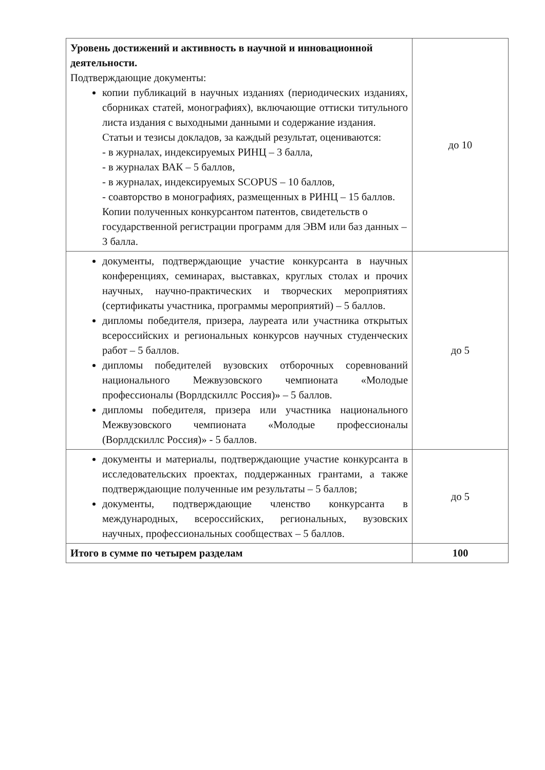| Уровень достижений и активность в научной и инновационной деятельности. Подтверждающие документы: копии публикаций в научных изданиях (периодических изданиях, сборниках статей, монографиях), включающие оттиски титульного листа издания с выходными данными и содержание издания. Статьи и тезисы докладов, за каждый результат, оцениваются: - в журналах, индексируемых РИНЦ – 3 балла, - в журналах ВАК – 5 баллов, - в журналах, индексируемых SCOPUS – 10 баллов, - соавторство в монографиях, размещенных в РИНЦ – 15 баллов. Копии полученных конкурсантом патентов, свидетельств о государственной регистрации программ для ЭВМ или баз данных – 3 балла. | до 10 |
| документы, подтверждающие участие конкурсанта в научных конференциях, семинарах, выставках, круглых столах и прочих научных, научно-практических и творческих мероприятиях (сертификаты участника, программы мероприятий) – 5 баллов. дипломы победителя, призера, лауреата или участника открытых всероссийских и региональных конкурсов научных студенческих работ – 5 баллов. дипломы победителей вузовских отборочных соревнований национального Межвузовского чемпионата «Молодые профессионалы (Ворлдскиллс Россия)» – 5 баллов. дипломы победителя, призера или участника национального Межвузовского чемпионата «Молодые профессионалы (Ворлдскиллс Россия)» - 5 баллов. | до 5 |
| документы и материалы, подтверждающие участие конкурсанта в исследовательских проектах, поддержанных грантами, а также подтверждающие полученные им результаты – 5 баллов; документы, подтверждающие членство конкурсанта в международных, всероссийских, региональных, вузовских научных, профессиональных сообществах – 5 баллов. | до 5 |
| Итого в сумме по четырем разделам | 100 |